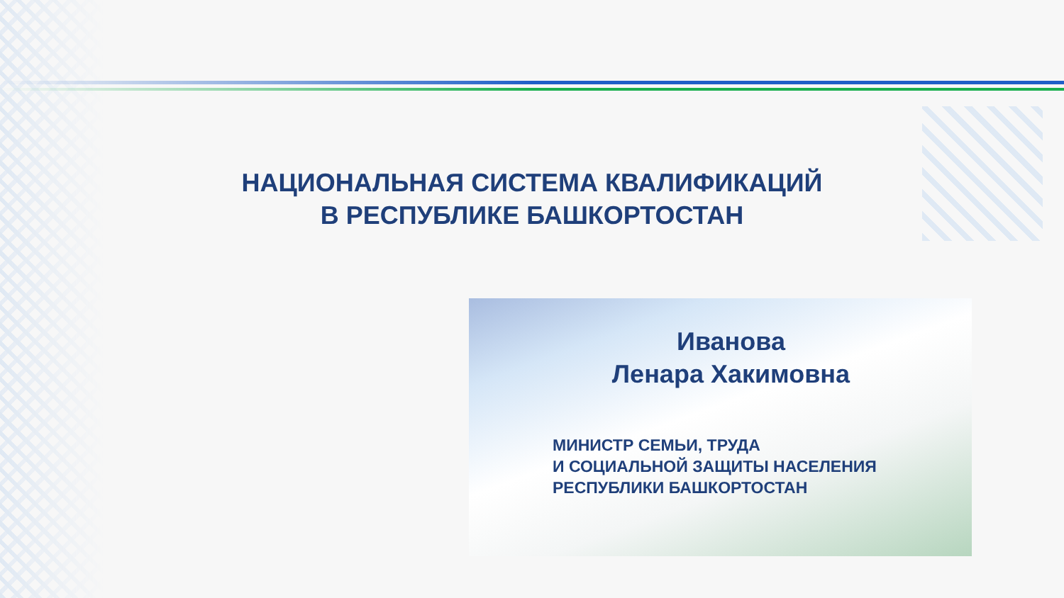НАЦИОНАЛЬНАЯ СИСТЕМА КВАЛИФИКАЦИЙ
В РЕСПУБЛИКЕ БАШКОРТОСТАН
Иванова
Ленара Хакимовна
МИНИСТР СЕМЬИ, ТРУДА
И СОЦИАЛЬНОЙ ЗАЩИТЫ НАСЕЛЕНИЯ
РЕСПУБЛИКИ БАШКОРТОСТАН